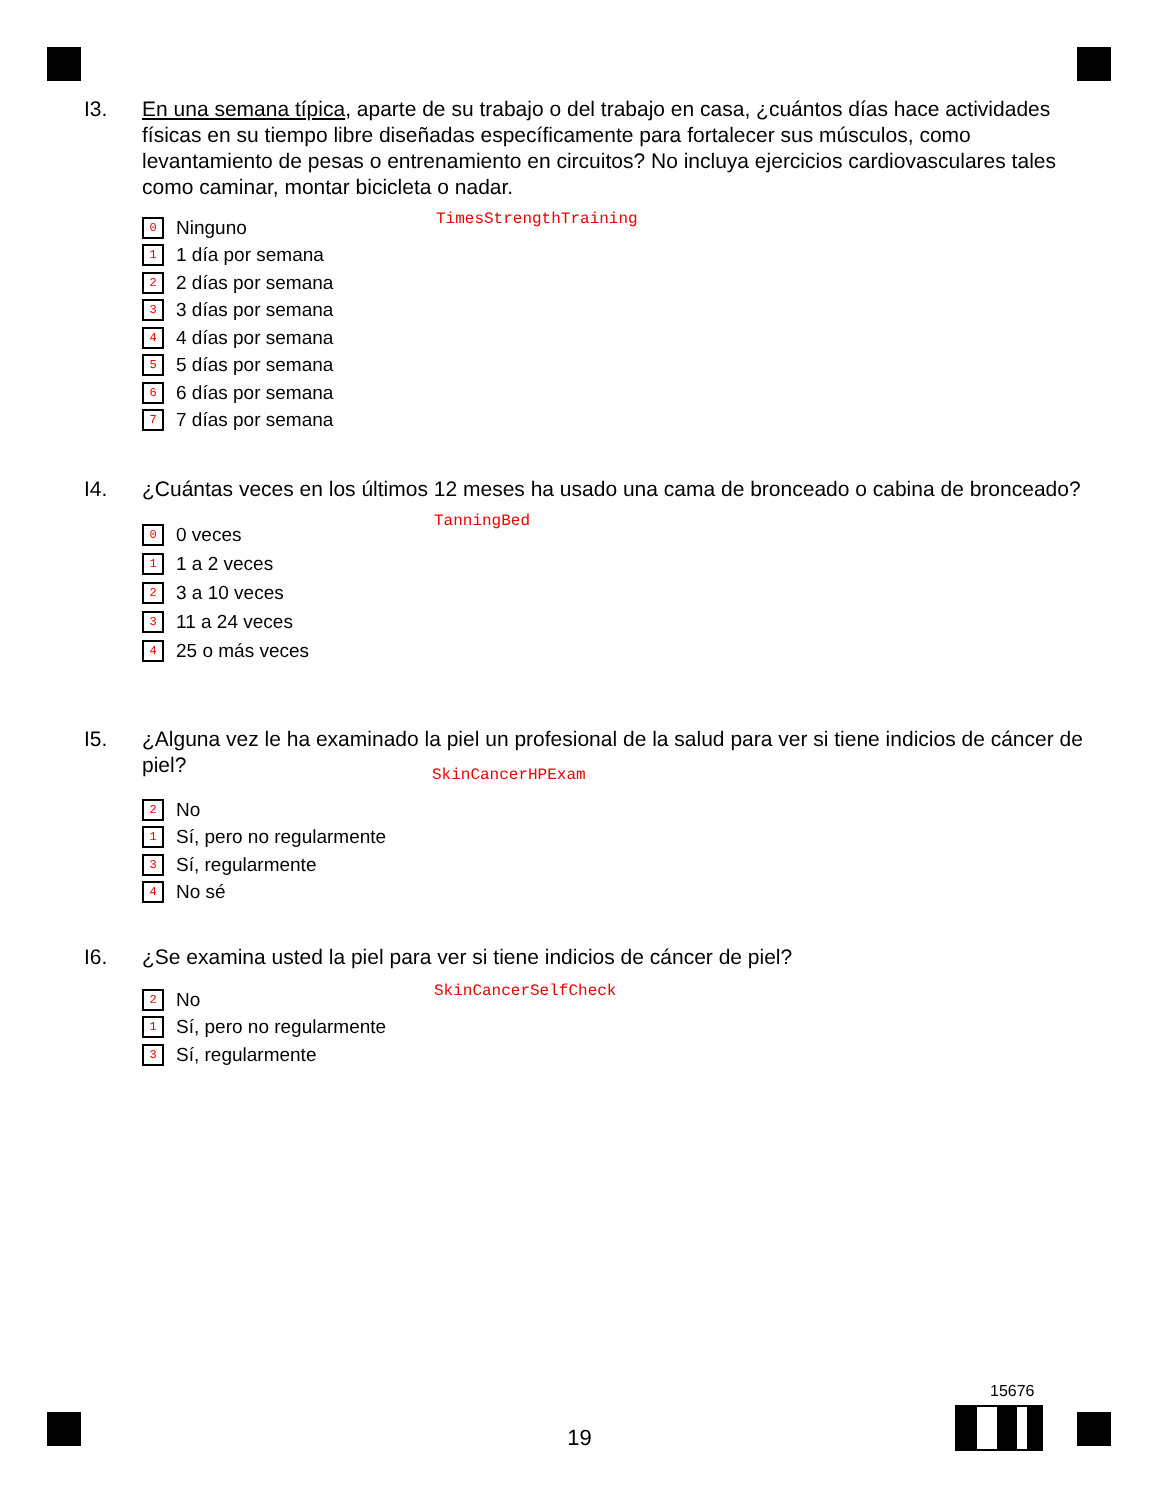I3.
En una semana típica, aparte de su trabajo o del trabajo en casa, ¿cuántos días hace actividades físicas en su tiempo libre diseñadas específicamente para fortalecer sus músculos, como levantamiento de pesas o entrenamiento en circuitos? No incluya ejercicios cardiovasculares tales como caminar, montar bicicleta o nadar.
TimesStrengthTraining
0 Ninguno
1 1 día por semana
2 2 días por semana
3 3 días por semana
4 4 días por semana
5 5 días por semana
6 6 días por semana
7 7 días por semana
I4.
¿Cuántas veces en los últimos 12 meses ha usado una cama de bronceado o cabina de bronceado?
TanningBed
0 0 veces
1 1 a 2 veces
2 3 a 10 veces
3 11 a 24 veces
4 25 o más veces
I5.
¿Alguna vez le ha examinado la piel un profesional de la salud para ver si tiene indicios de cáncer de piel?
SkinCancerHPExam
2 No
1 Sí, pero no regularmente
3 Sí, regularmente
4 No sé
I6.
¿Se examina usted la piel para ver si tiene indicios de cáncer de piel?
SkinCancerSelfCheck
2 No
1 Sí, pero no regularmente
3 Sí, regularmente
15676
19